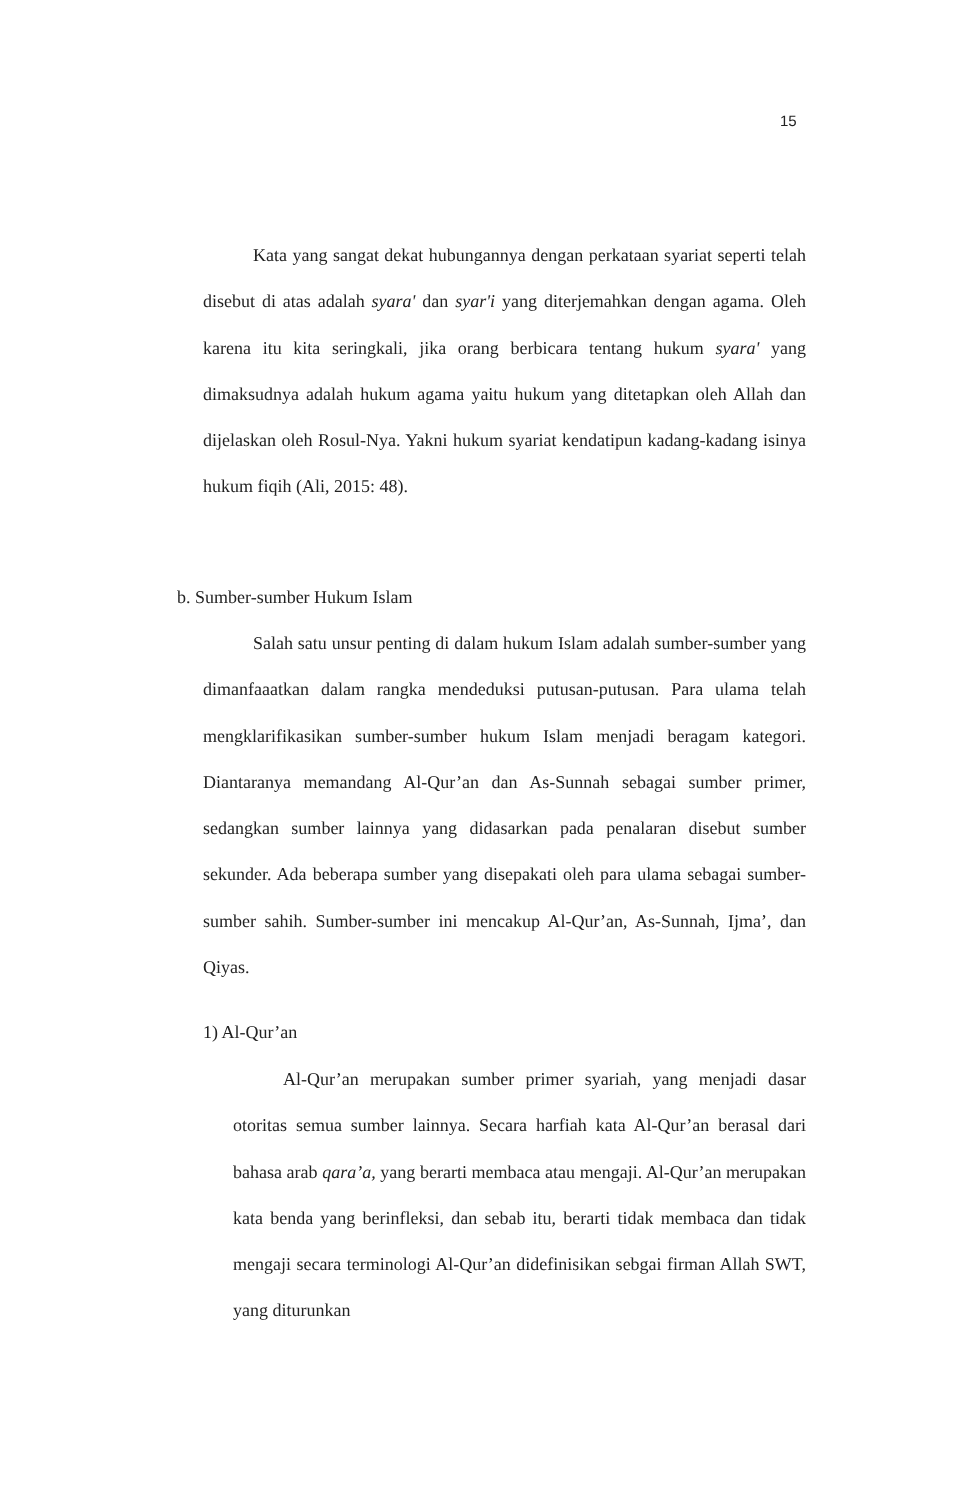15
Kata yang sangat dekat hubungannya dengan perkataan syariat seperti telah disebut di atas adalah syara' dan syar'i yang diterjemahkan dengan agama. Oleh karena itu kita seringkali, jika orang berbicara tentang hukum syara' yang dimaksudnya adalah hukum agama yaitu hukum yang ditetapkan oleh Allah dan dijelaskan oleh Rosul-Nya. Yakni hukum syariat kendatipun kadang-kadang isinya hukum fiqih (Ali, 2015: 48).
b. Sumber-sumber Hukum Islam
Salah satu unsur penting di dalam hukum Islam adalah sumber-sumber yang dimanfaaatkan dalam rangka mendeduksi putusan-putusan. Para ulama telah mengklarifikasikan sumber-sumber hukum Islam menjadi beragam kategori. Diantaranya memandang Al-Qur’an dan As-Sunnah sebagai sumber primer, sedangkan sumber lainnya yang didasarkan pada penalaran disebut sumber sekunder. Ada beberapa sumber yang disepakati oleh para ulama sebagai sumber-sumber sahih. Sumber-sumber ini mencakup Al-Qur’an, As-Sunnah, Ijma’, dan Qiyas.
1) Al-Qur’an
Al-Qur’an merupakan sumber primer syariah, yang menjadi dasar otoritas semua sumber lainnya. Secara harfiah kata Al-Qur’an berasal dari bahasa arab qara’a, yang berarti membaca atau mengaji. Al-Qur’an merupakan kata benda yang berinfleksi, dan sebab itu, berarti tidak membaca dan tidak mengaji secara terminologi Al-Qur’an didefinisikan sebgai firman Allah SWT, yang diturunkan